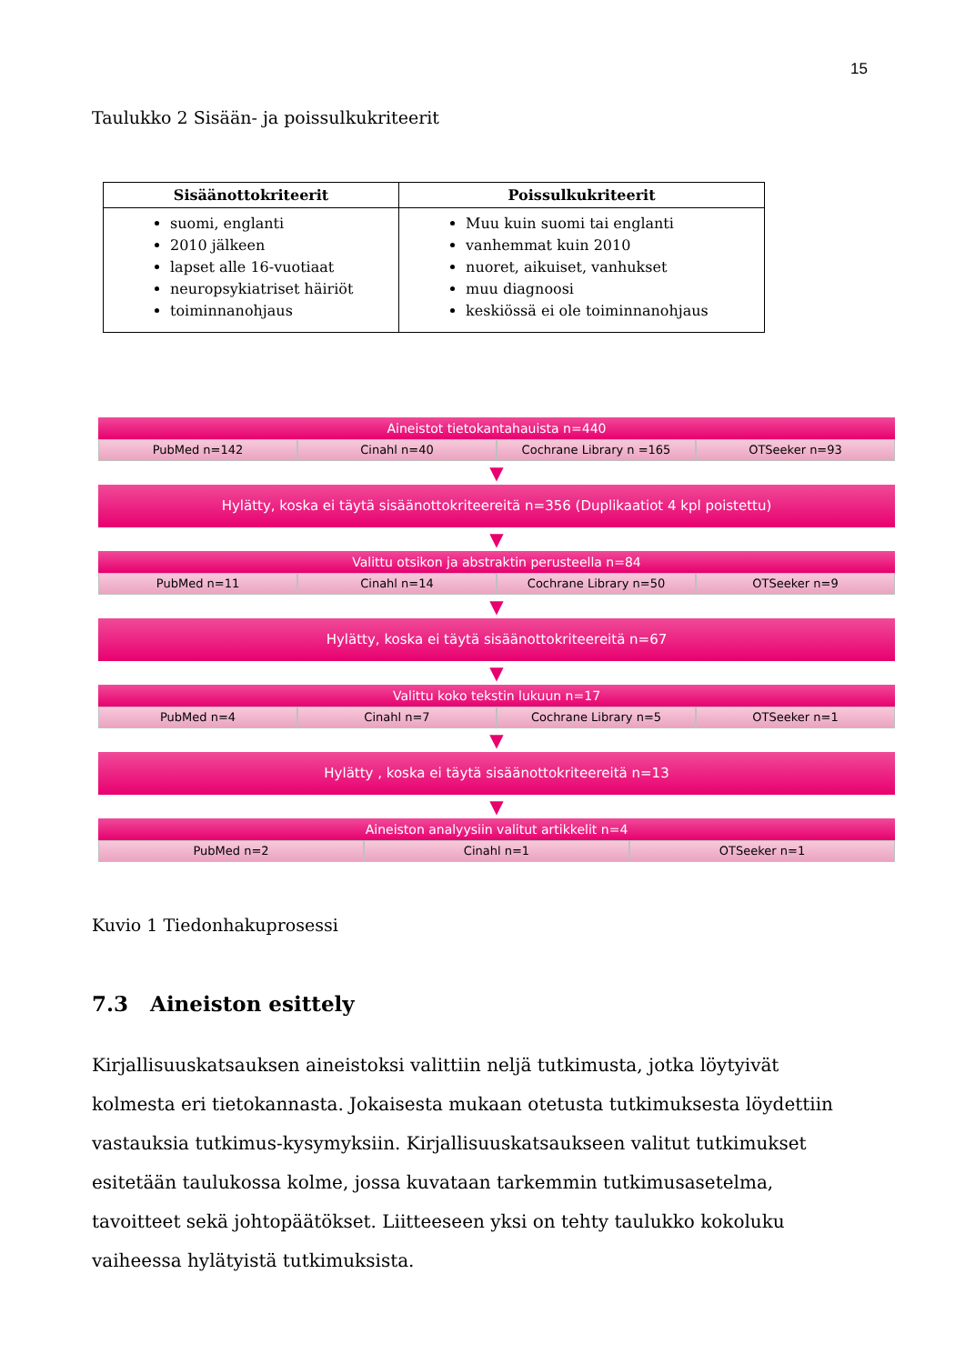15
Taulukko 2 Sisään- ja poissulkukriteerit
| Sisäänottokriteerit | Poissulkukriteerit |
| --- | --- |
| suomi, englanti 2010 jälkeen lapset alle 16-vuotiaat neuropsykiatriset häiriöt toiminnanohjaus | Muu kuin suomi tai englanti vanhemmat kuin 2010 nuoret, aikuiset, vanhukset muu diagnoosi keskiössä ei ole toiminnanohjaus |
Aineistot tietokantahauista n=440
PubMed n=142 Cinahl n=40 Cochrane Library n =165 OTSeeker n=93
▼
Hylätty, koska ei täytä sisäänottokriteereitä n=356 (Duplikaatiot 4 kpl poistettu)
▼
Valittu otsikon ja abstraktin perusteella n=84
PubMed n=11 Cinahl n=14 Cochrane Library n=50 OTSeeker n=9
▼
Hylätty, koska ei täytä sisäänottokriteereitä n=67
▼
Valittu koko tekstin lukuun n=17
PubMed n=4 Cinahl n=7 Cochrane Library n=5 OTSeeker n=1
▼
Hylätty , koska ei täytä sisäänottokriteereitä n=13
▼
Aineiston analyysiin valitut artikkelit n=4
PubMed n=2 Cinahl n=1 OTSeeker n=1
Kuvio 1 Tiedonhakuprosessi
7.3 Aineiston esittely
Kirjallisuuskatsauksen aineistoksi valittiin neljä tutkimusta, jotka löytyivät kolmesta eri tietokannasta. Jokaisesta mukaan otetusta tutkimuksesta löydettiin vastauksia tutkimus-kysymyksiin. Kirjallisuuskatsaukseen valitut tutkimukset esitetään taulukossa kolme, jossa kuvataan tarkemmin tutkimusasetelma, tavoitteet sekä johtopäätökset. Liitteeseen yksi on tehty taulukko kokoluku vaiheessa hylätyistä tutkimuksista.